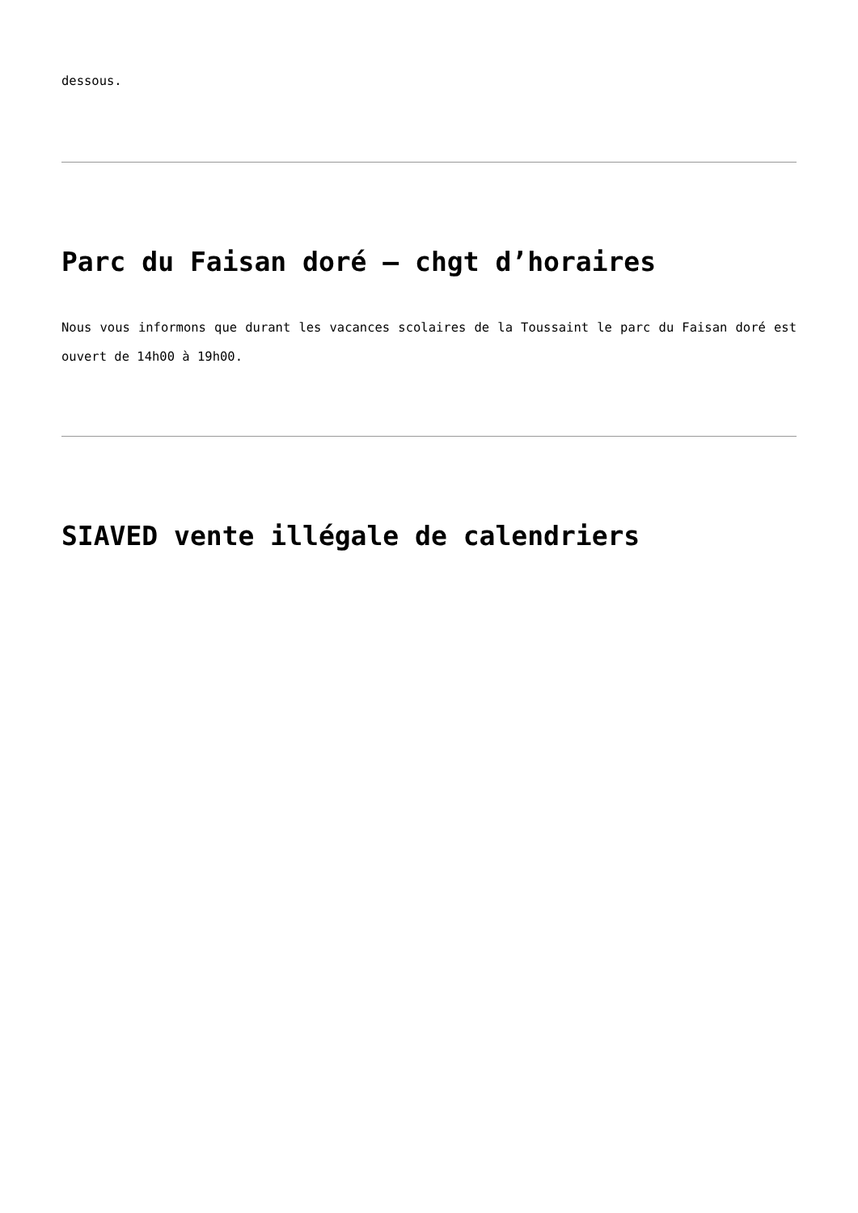dessous.
Parc du Faisan doré – chgt d’horaires
Nous vous informons que durant les vacances scolaires de la Toussaint le parc du Faisan doré est ouvert de 14h00 à 19h00.
SIAVED vente illégale de calendriers